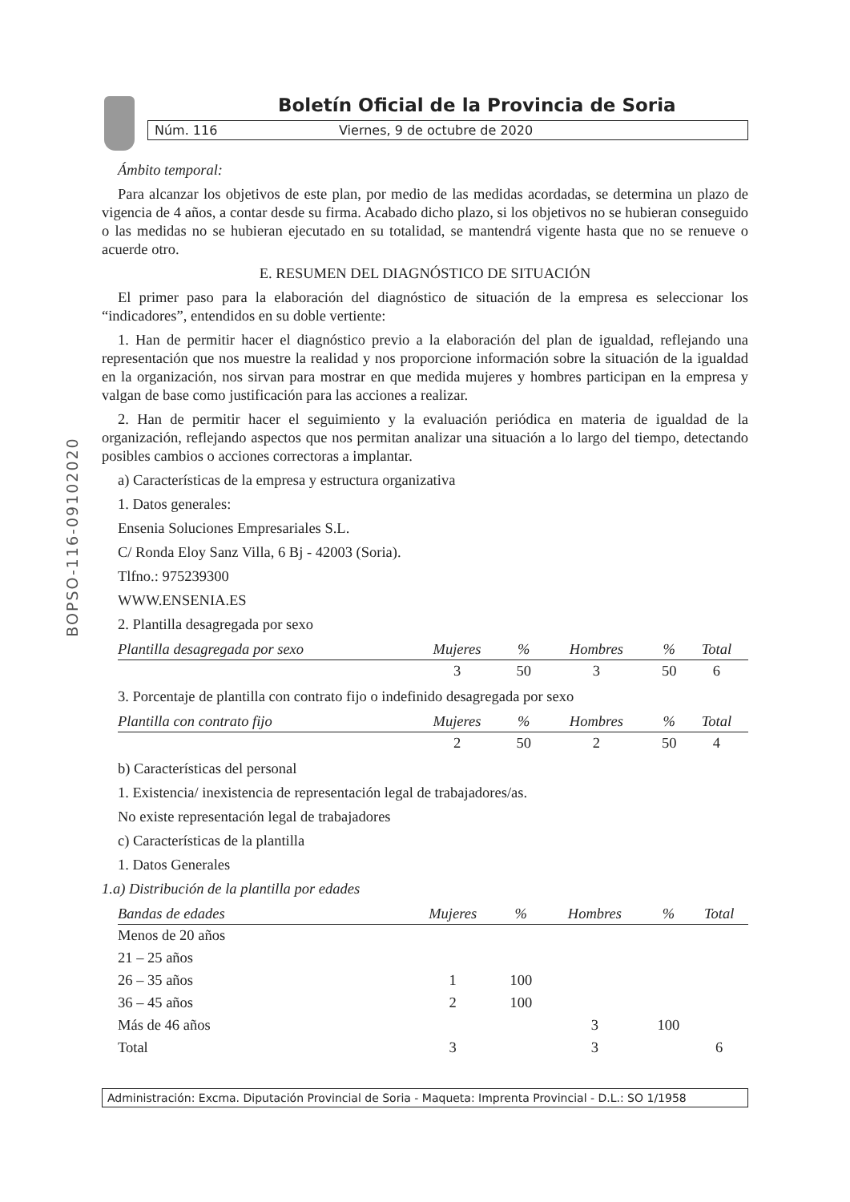BOPSO-116-09102020
Boletín Oficial de la Provincia de Soria
Núm. 116 Viernes, 9 de octubre de 2020
Ámbito temporal:
Para alcanzar los objetivos de este plan, por medio de las medidas acordadas, se determina un plazo de vigencia de 4 años, a contar desde su firma. Acabado dicho plazo, si los objetivos no se hubieran conseguido o las medidas no se hubieran ejecutado en su totalidad, se mantendrá vigente hasta que no se renueve o acuerde otro.
E. RESUMEN DEL DIAGNÓSTICO DE SITUACIÓN
El primer paso para la elaboración del diagnóstico de situación de la empresa es seleccionar los “indicadores”, entendidos en su doble vertiente:
1. Han de permitir hacer el diagnóstico previo a la elaboración del plan de igualdad, reflejando una representación que nos muestre la realidad y nos proporcione información sobre la situación de la igualdad en la organización, nos sirvan para mostrar en que medida mujeres y hombres participan en la empresa y valgan de base como justificación para las acciones a realizar.
2. Han de permitir hacer el seguimiento y la evaluación periódica en materia de igualdad de la organización, reflejando aspectos que nos permitan analizar una situación a lo largo del tiempo, detectando posibles cambios o acciones correctoras a implantar.
a) Características de la empresa y estructura organizativa
1. Datos generales:
Ensenia Soluciones Empresariales S.L.
C/ Ronda Eloy Sanz Villa, 6 Bj - 42003 (Soria).
Tlfno.: 975239300
WWW.ENSENIA.ES
2. Plantilla desagregada por sexo
| Plantilla desagregada por sexo | Mujeres | % | Hombres | % | Total |
| --- | --- | --- | --- | --- | --- |
| | 3 | 50 | 3 | 50 | 6 |
3. Porcentaje de plantilla con contrato fijo o indefinido desagregada por sexo
| Plantilla con contrato fijo | Mujeres | % | Hombres | % | Total |
| --- | --- | --- | --- | --- | --- |
| | 2 | 50 | 2 | 50 | 4 |
b) Características del personal
1. Existencia/ inexistencia de representación legal de trabajadores/as.
No existe representación legal de trabajadores
c) Características de la plantilla
1. Datos Generales
1.a) Distribución de la plantilla por edades
| Bandas de edades | Mujeres | % | Hombres | % | Total |
| --- | --- | --- | --- | --- | --- |
| Menos de 20 años | | | | | |
| 21 – 25 años | | | | | |
| 26 – 35 años | 1 | 100 | | | |
| 36 – 45 años | 2 | 100 | | | |
| Más de 46 años | | | 3 | 100 | |
| Total | 3 | | 3 | | 6 |
Administración: Excma. Diputación Provincial de Soria - Maqueta: Imprenta Provincial - D.L.: SO 1/1958